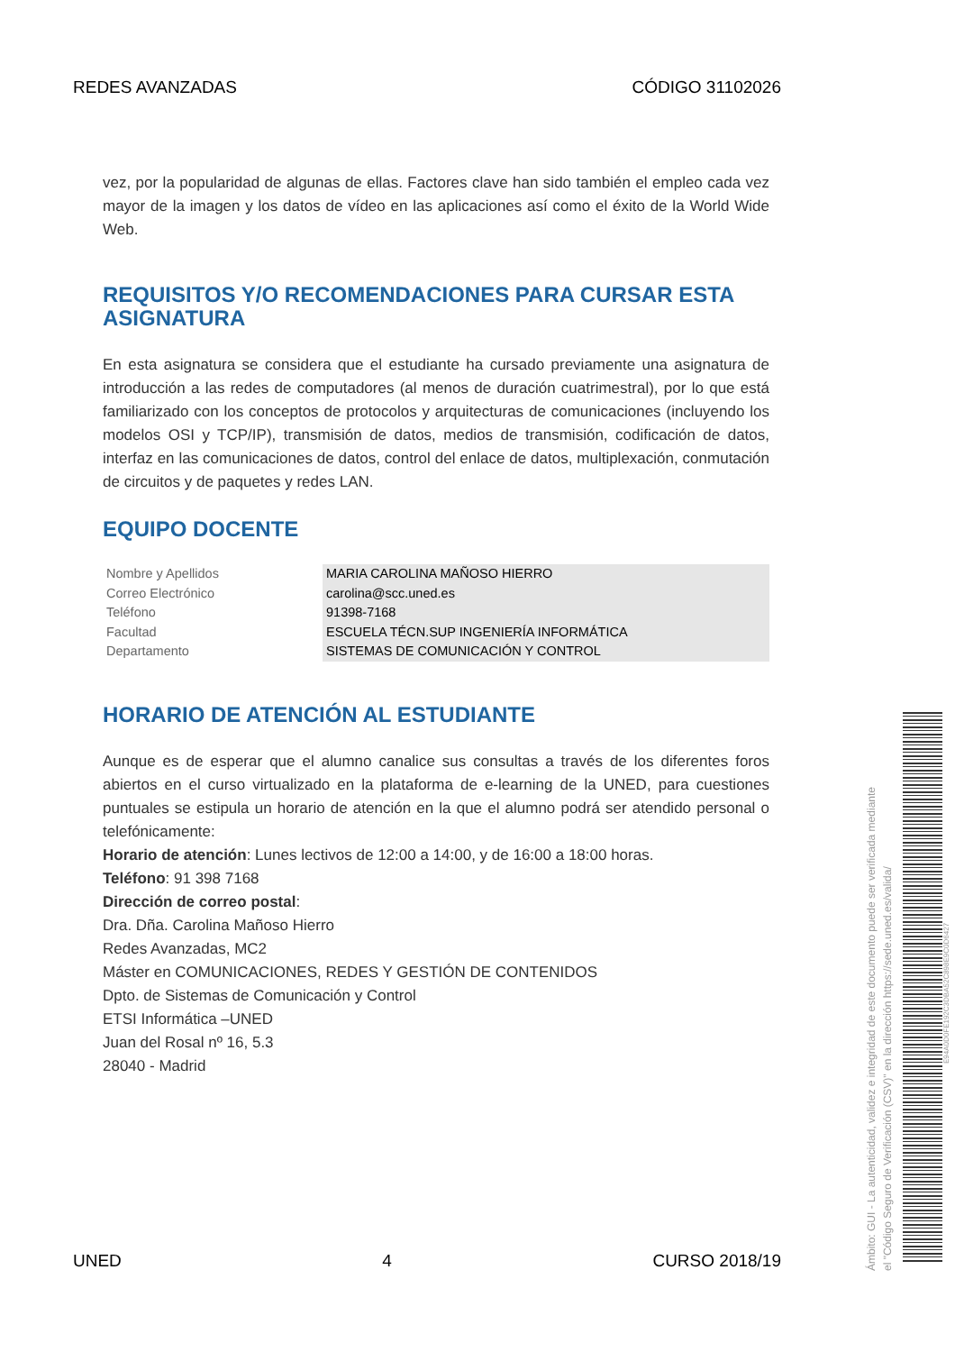REDES AVANZADAS CÓDIGO 31102026
vez, por la popularidad de algunas de ellas. Factores clave han sido también el empleo cada vez mayor de la imagen y los datos de vídeo en las aplicaciones así como el éxito de la World Wide Web.
REQUISITOS Y/O RECOMENDACIONES PARA CURSAR ESTA ASIGNATURA
En esta asignatura se considera que el estudiante ha cursado previamente una asignatura de introducción a las redes de computadores (al menos de duración cuatrimestral), por lo que está familiarizado con los conceptos de protocolos y arquitecturas de comunicaciones (incluyendo los modelos OSI y TCP/IP), transmisión de datos, medios de transmisión, codificación de datos, interfaz en las comunicaciones de datos, control del enlace de datos, multiplexación, conmutación de circuitos y de paquetes y redes LAN.
EQUIPO DOCENTE
| Nombre y Apellidos | MARIA CAROLINA MAÑOSO HIERRO |
| Correo Electrónico | carolina@scc.uned.es |
| Teléfono | 91398-7168 |
| Facultad | ESCUELA TÉCN.SUP INGENIERÍA INFORMÁTICA |
| Departamento | SISTEMAS DE COMUNICACIÓN Y CONTROL |
HORARIO DE ATENCIÓN AL ESTUDIANTE
Aunque es de esperar que el alumno canalice sus consultas a través de los diferentes foros abiertos en el curso virtualizado en la plataforma de e-learning de la UNED, para cuestiones puntuales se estipula un horario de atención en la que el alumno podrá ser atendido personal o telefónicamente:
Horario de atención: Lunes lectivos de 12:00 a 14:00, y de 16:00 a 18:00 horas.
Teléfono: 91 398 7168
Dirección de correo postal:
Dra. Dña. Carolina Mañoso Hierro
Redes Avanzadas, MC2
Máster en COMUNICACIONES, REDES Y GESTIÓN DE CONTENIDOS
Dpto. de Sistemas de Comunicación y Control
ETSI Informática –UNED
Juan del Rosal nº 16, 5.3
28040 - Madrid
UNED 4 CURSO 2018/19
Ámbito: GUI - La autenticidad, validez e integridad de este documento puede ser verificada mediante el "Código Seguro de Verificación (CSV)" en la dirección https://sede.uned.es/valida/
E94A0D0FE192C3DBA52C898E9C0D6427